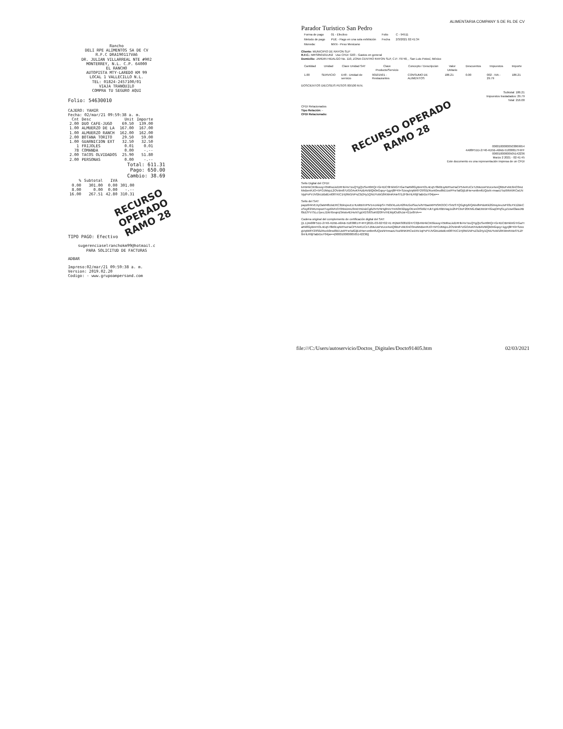Rancho
DELI RPE ALIMENTOS SA DE CV
R.F.C DRA190117VA6
DR. JULIAN VILLARREAL NTE #902
MONTERREY, N.L. C.P. 64000
EL RANCHO
AUTOPISTA MTY-LAREDO KM 99
LOCAL 1 VALLECILLO N.L.
TEL: 01824-2457100/01
VIAJA TRANQUILO
COMPRA TU SEGURO AQUI
Folio: 54630010
CAJERO: YAHIR
Fecha: 02/mar/21 09:59:38 a. m.
| Cnt | Desc | Unit | Importe |
| --- | --- | --- | --- |
| 2.00 | DUO CAFE-JUGO | 69.50 | 139.00 |
| 1.00 | ALMUERZO DE LA | 167.00 | 167.00 |
| 1.00 | ALMUERZO RANCH | 162.00 | 162.00 |
| 2.00 | BOTANA TORITO | 29.50 | 59.00 |
| 1.00 | GUARNICION EXT | 32.50 | 32.50 |
| 1 | FRIJOLES | 0.01 | 0.01 |
| 78 | COMANDA | 0.00 | -.-- |
| 2.00 | TACOS OLVIDADOS | 25.90 | 51.80 |
| 2.00 | PERSONAS | 0.00 | -.-- |
Total: 611.31
Pago: 650.00
Cambio: 38.69
| % | Subtotal | IVA | |
| --- | --- | --- | --- |
| 0.00 | 301.00 | 0.00 | 301.00 |
| 8.00 | 0.00 | 0.00 | -.-- |
| 16.00 | 267.51 | 42.80 | 310.31 |
RECURSO OPERADO
RAMO 28
TIPO PAGO: Efectivo
sugerenciaselranchokm99@hotmail.c
PARA SOLICITUD DE FACTURAS
ADBAR
Impreso:02/mar/21 09:59:38 a. m.
Version: 2019.02.20
Codigo: - www.grupoampersand.com
ALIMENTARIA COMPANY S DE RL DE CV
Parador Turistico San Pedro
| Forma de pago | 01 - Efectivo | Folio | C - 94511 |
| Metodo de pago | PUE - Pago en una sola exhibición | Fecha | 2/3/2021 02:41:34 |
| Moneda: | MXN - Peso Mexicano | | |
Cliente: MUNICIPIO DE RAYON SLP
R.F.C.: MRS850101UN2 Uso CFDI: G03 - Gastos en general
Domicilio: JARDIN HIDALGO No. 110, ZONA CENTRO RAYON SLP, C.P. 79740, , San Luis Potosí, México
| Cantidad | Unidad | Clave Unidad SAT | Clave Producto/Servicio | Concepto / Descripcion | Valor Unitario | Descuentos | Impuestos | Importe |
| --- | --- | --- | --- | --- | --- | --- | --- | --- |
| 1.00 | SERVICIO | E48 - Unidad de servicio | 90101501 - Restaurantes | CONSUMO DE ALIMENTOS | 186.21 | 0.00 | 002 - IVA - 29.79 | 186.21 |
DOSCIENTOS DIECISEIS PESOS 00/100 M.N.
Subtotal: 186.21
Impuestos trasladados: 29.79
Total: 216.00
CFDI Relacionados
Tipo Relación: -
CFDI Relacionado:
RECURSO OPERADO
RAMO 28
00001000000503869954
4A88F51D-2740-4D5B-A8AB-51838817F4FF
00001000000505142236
Marzo 2 2021 - 02:41:45
Este documento es una representación impresa de un CFDI
Sello Digital del CFDI:
b4W4kCIK6loxoy+l5MhsLkd1RHb/4xTzuQYgQUSert6RQr+Gr4DC!8HkhIGTrGaTtaRkflGyBmHOLnEq578k6EqAMTsxHaCP54eKUCxTZMuUoPzUcx4snQ6BvFvbE6nO3mzMxBenRJO+5POJMxjcL2OVdm87UGOAxKFAzBAVBlQk0nGqoy+1gyrj8P49+SzxxgVqtW6Y29S0ZRcek0mo8kEUoIPFwTalGijEdHw+ontbmfUQzsN-rmaoUToz9INKIRCw1NVjqPvPVJVGbUzBdEnI08TKIC1Hj9W1NPnZ3z24y1QNUYuW18KWmRAIef7EZF0nHLR6jlTaBrDuY04jw==
Sello del SAT:
papz64kVEXyOaM48UisERC3DkvjeuELHUdIBXVPtV1mJAkipS+7N0I/XLoiU42fI4cGolSoc/s/NYBaxWPNSROOC+SrtzSTQGgNy6/QAbxfhPdoIKk2GtnqJeuJsF93LPX12deCoSxy83/WUmpxetTuyzfAPz370hhdJmU3mE55DskCg0Z5HVNHgfnVcYmN3K92qqyOExnOISb8Z+UkTgXk46BVwg1x2hPCbvF20KNGJ0aEMvW+lGsqOPqSLyZUsell3awJtBf0cEfYV75Lc7pecJ1IkH5nqniZ9rists4Et4oNTgzXGS/0SoK620lYv/HEMylOu0hJoi+G1e8HA==
Cadena original del complemento de certificación digital del SAT:
||1.1|4A88F51D-2740-4D5B-A8AB-51838817F4FF|2021-03-02T02:41:45|MAS0810247C0|b4W4kCIK6loxoy+l5MhsLkd1RHb/4xTzuQYgQUSert6RQr+Gr4DCIBHkhIGTrGaTtaRkflGyBmHOLnEq578k6EqAMTsxHaCP54eKUCxTZMuUoPzUcx4snQ6BvFvbE6nO3mzMxBenRJO+5POJMxjcL2OVdm87UGOAxKFAzBAVBlQk0nGqoy+1gyrj8P49+SzxxgVqtW6Y29S0ZRcek0mo8kEUoIPFwTalGijEdHw+ontbmfUQzsNHrmaoUToz9INKIRCw1NVJqPvPVJVGbUzBdEnI08TKIC1Hj9W1NPnZ3z24y1QNUYuW18KWmRAIef7EZF0nHLR6jlTaBrDuY04jw==|00001000000505142236||
file:///C:/Users/autoservicio/Doctos_Digitales/Docto91405.htm 02/03/2021